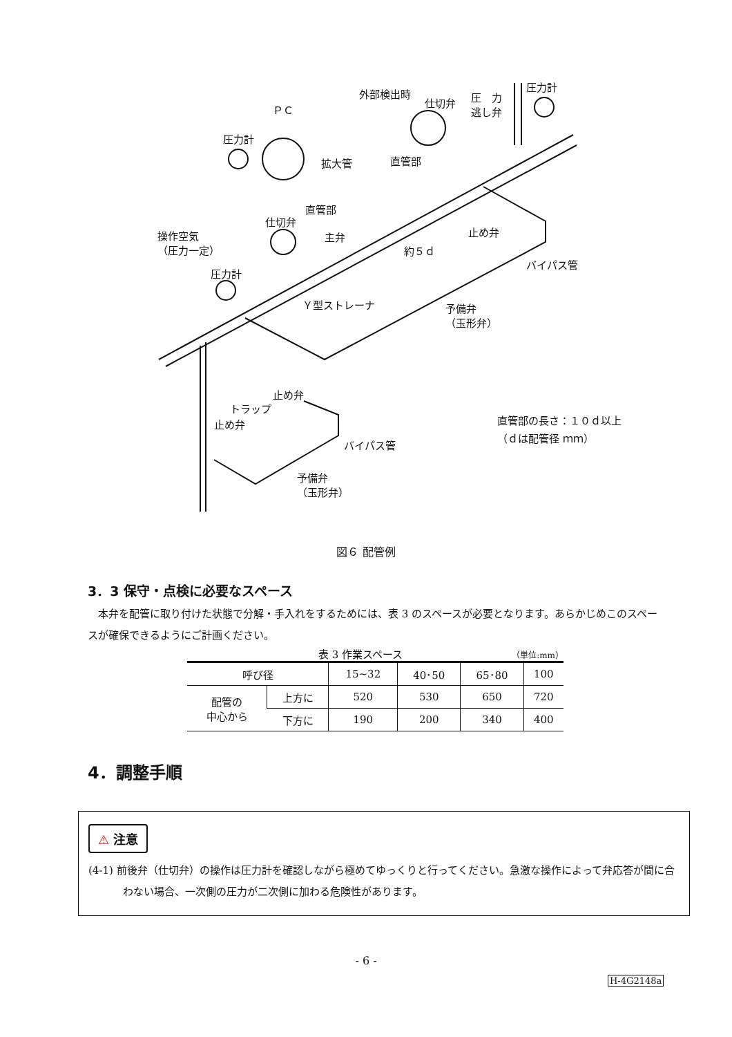外部検出時
ＰＣ
仕切弁
圧　力
逃し弁
圧力計
圧力計
拡大管 直管部
直管部
仕切弁
主弁 止め弁
操作空気
（圧力一定）
約５ｄ
バイパス管
圧力計
Ｙ型ストレーナ
予備弁
（玉形弁）
止め弁
トラップ
止め弁
バイパス管
予備弁
（玉形弁）
直管部の長さ：１０ｄ以上
（ｄは配管径 ｍｍ）
図６ 配管例
3．3 保守・点検に必要なスペース
本弁を配管に取り付けた状態で分解・手入れをするためには、表 3 のスペースが必要となります。あらかじめこのスペースが確保できるようにご計画ください。
表 3 作業スペース （単位:mm）
| 呼び径 | | 15~32 | 40･50 | 65･80 | 100 |
| 配管の 中心から | 上方に | 520 | 530 | 650 | 720 |
| | 下方に | 190 | 200 | 340 | 400 |
4．調整手順
⚠ 注意
(4-1) 前後弁（仕切弁）の操作は圧力計を確認しながら極めてゆっくりと行ってください。急激な操作によって弁応答が間に合わない場合、一次側の圧力が二次側に加わる危険性があります。
- 6 -
H-4G2148a